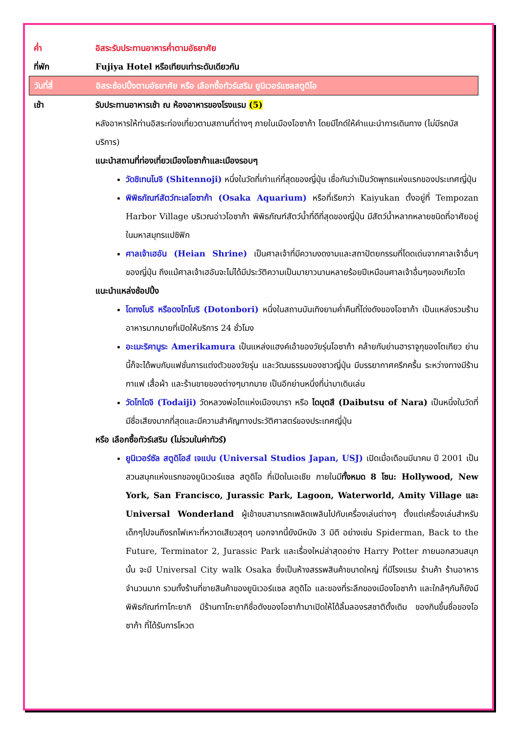ค่ำ อิสระรับประทานอาหารค่ำตามอัธยาศัย
ที่พัก Fujiya Hotel หรือเทียบเท่าระดับเดียวกัน
วันที่สี่ อิสระช้อปปิ้งตามอัธยาศัย หรือ เลือกซื้อทัวร์เสริม ยูนิเวอร์แซลสตูดิโอ
เช้า รับประทานอาหารเช้า ณ ห้องอาหารของโรงแรม (5)
หลังอาหารให้ท่านอิสระท่องเที่ยวตามสถานที่ต่างๆ ภายในเมืองโอซาก้า โดยมีไกด์ให้คำแนะนำการเดินทาง (ไม่มีรถบัสบริการ)
แนะนำสถานที่ท่องเที่ยวเมืองโอซาก้าและเมืองรอบๆ
วัดชิเทนโนจิ (Shitennoji) หนึ่งในวัดที่เก่าแก่ที่สุดของญี่ปุ่น เชื่อกันว่าเป็นวัดพุทธแห่งแรกของประเทศญี่ปุ่น
พิพิธภัณฑ์สัตว์ทะเลโอซาก้า (Osaka Aquarium) หรือที่เรียกว่า Kaiyukan ตั้งอยู่ที่ Tempozan Harbor Village บริเวณอ่าวโอซาก้า พิพิธภัณฑ์สัตว์น้ำที่ดีที่สุดของญี่ปุ่น มีสัตว์น้ำหลากหลายชนิดที่อาศัยอยู่ในมหาสมุทรแปซิฟิก
ศาลเจ้าเฮอัน (Heian Shrine) เป็นศาลเจ้าที่มีความงดงามและสถาปัตยกรรมที่โดดเด่นจากศาลเจ้าอื่นๆของญี่ปุ่น ถึงแม้ศาลเจ้าเฮอันจะไม่ได้มีประวัติความเป็นมายาวนานหลายร้อยปีเหมือนศาลเจ้าอื่นๆของเกียวโต
แนะนำแหล่งช้อปปิ้ง
โดทงโบริ หรือดงโทโบริ (Dotonbori) หนึ่งในสถานบันเทิงยามค่ำคืนที่โด่งดังของโอซาก้า เป็นแหล่งรวมร้านอาหารมากมายที่เปิดให้บริการ 24 ชั่วโมง
อะเมะริคามูระ Amerikamura เป็นแหล่งแฮงค์เอ้าของวัยรุ่นโอซาก้า คล้ายกับย่านฮาราจูกุของโตเกียว ย่านนี้ก็จะได้พบกับแฟชั่นการแต่งตัวของวัยรุ่น และวัฒนธรรมของชาวญี่ปุ่น มีบรรยากาศครึกครื้น ระหว่างทางมีร้านกาแฟ เสื้อผ้า และร้านขายของต่างๆมากมาย เป็นอีกย่านหนึ่งที่น่ามาเดินเล่น
วัดโทไดจิ (Todaiji) วัดหลวงพ่อโตแห่งเมืองนารา หรือ ไดบุตสึ (Daibutsu of Nara) เป็นหนึ่งในวัดที่มีชื่อเสียงมากที่สุดและมีความสำคัญทางประวัติศาสตร์ของประเทศญี่ปุ่น
หรือ เลือกซื้อทัวร์เสริม (ไม่รวมในค่าทัวร์)
ยูนิเวอร์ซัล สตูดิโอส์ เจแปน (Universal Studios Japan, USJ) เปิดเมื่อเดือนมีนาคม ปี 2001 เป็นสวนสนุกแห่งแรกของยูนิเวอร์แซล สตูดิโอ ที่เปิดในเอเชีย ภายในมีทั้งหมด 8 โซน: Hollywood, New York, San Francisco, Jurassic Park, Lagoon, Waterworld, Amity Village และ Universal Wonderland ผู้เข้าชมสามารถเพลิดเพลินไปกับเครื่องเล่นต่างๆ ตั้งแต่เครื่องเล่นสำหรับเด็กๆไปจนถึงรถไฟเหาะที่หวาดเสียวสุดๆ นอกจากนี้ยังมีหนัง 3 มิติ อย่างเช่น Spiderman, Back to the Future, Terminator 2, Jurassic Park และเรื่องใหม่ล่าสุดอย่าง Harry Potter ภายนอกสวนสนุกนั้น จะมี Universal City walk Osaka ซึ่งเป็นห้างสรรพสินค้าขนาดใหญ่ ที่มีโรงแรม ร้านค้า ร้านอาหารจำนวนมาก รวมทั้งร้านที่ขายสินค้าของยูนิเวอร์แซล สตูดิโอ และของที่ระลึกของเมืองโอซาก้า และใกล้ๆกันก็ยังมีพิพิธภัณฑ์ทาโกะยากิ มีร้านทาโกะยากิชื่อดังของโอซาก้ามาเปิดให้ได้ลิ้มลองรสชาติดั้งเดิม ของกินขึ้นชื่อของโอซาก้า ที่ได้รับการโหวต